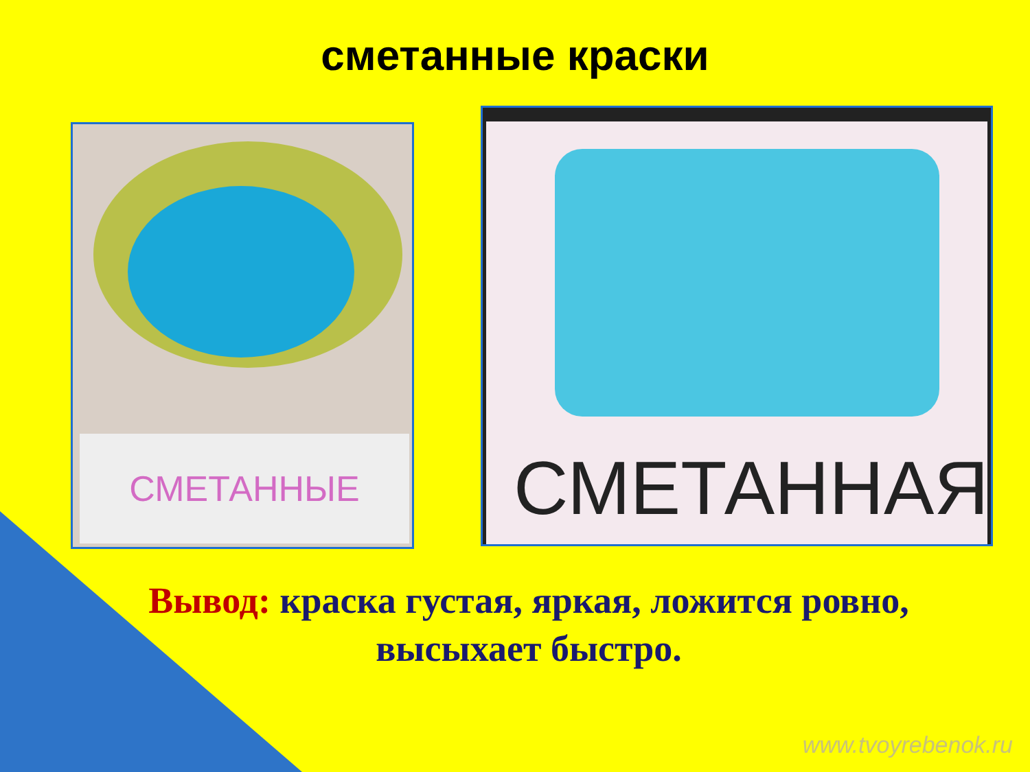сметанные краски
СМЕТАННЫЕ
СМЕТАННАЯ
Вывод: краска густая, яркая, ложится ровно,
высыхает быстро.
www.tvoyrebenok.ru